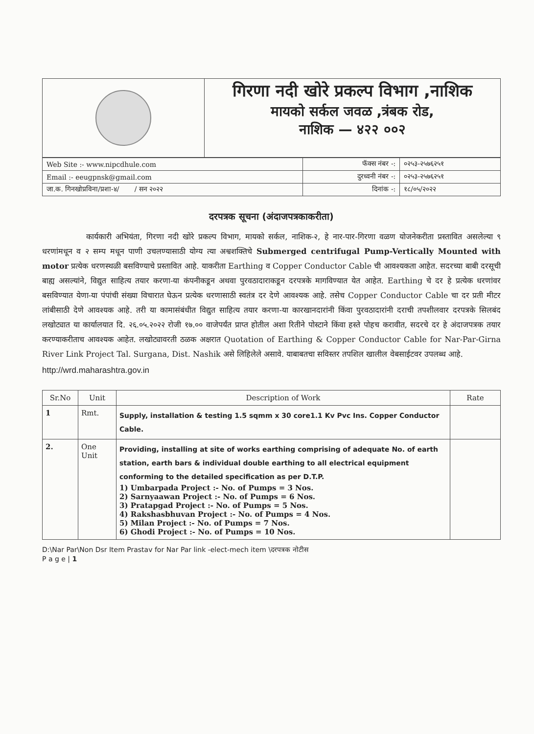गिरणा नदी खोरे प्रकल्प विभाग ,नाशिक
मायको सर्कल जवळ ,त्रंबक रोड,
नाशिक — ४२२ ००२
| Web Site :- www.nipcdhule.com | फॅक्स नंबर -: | ०२५३-२५७६२५१ |
| Email :- eeugpnsk@gmail.com | दुरध्वनी नंबर -: | ०२५३-२५७६२५१ |
| जा.क. गिनखोप्रविना/प्रशा-४/ / सन २०२२ | दिनांक -: | १८/०५/२०२२ |
दरपत्रक सूचना (अंदाजपत्रकाकरीता)
कार्यकारी अभियंता, गिरणा नदी खोरे प्रकल्प विभाग, मायको सर्कल, नाशिक-२, हे नार-पार-गिरणा वळण योजनेकरीता प्रस्तावित असलेल्या ९ धरणांमधून व २ सम्प मधून पाणी उचलण्यासाठी योग्य त्या अश्वशक्तिचे Submerged centrifugal Pump-Vertically Mounted with motor प्रत्येक धरणस्थळी बसविण्याचे प्रस्तावित आहे. याकरीता Earthing व Copper Conductor Cable ची आवश्यकता आहेत. सदरच्या बाबी दरसूची बाह्य असल्यांने, विद्युत साहित्य तयार करणा-या कंपनीकडून अथवा पुरवठादाराकडून दरपत्रके मागविण्यात येत आहेत. Earthing चे दर हे प्रत्येक धरणांवर बसविण्यात येणा-या पंपांची संख्या विचारात घेऊन प्रत्येक धरणासाठी स्वतंत्र दर देणे आवश्यक आहे. तसेच Copper Conductor Cable चा दर प्रती मीटर लांबीसाठी देणे आवश्यक आहे. तरी या कामासंबंधीत विद्युत साहित्य तयार करणा-या कारखानदारांनी किंवा पुरवठादारांनी दराची तपशीलवार दरपत्रके सिलबंद लखोट्यात या कार्यालयात दि. २६.०५.२०२२ रोजी १७.०० वाजेपर्यंत प्राप्त होतील अशा रितीने पोस्टाने किंवा हस्ते पोहच करावीत, सदरचे दर हे अंदाजपत्रक तयार करण्याकरीताच आवश्यक आहेत. लखोट्यावरती ठळक अक्षरात Quotation of Earthing & Copper Conductor Cable for Nar-Par-Girna River Link Project Tal. Surgana, Dist. Nashik असे लिहिलेले असावे. याबाबतचा सविस्तर तपशिल खालील वेबसाईटवर उपलब्ध आहे.
http://wrd.maharashtra.gov.in
| Sr.No | Unit | Description of Work | Rate |
| --- | --- | --- | --- |
| 1 | Rmt. | Supply, installation & testing 1.5 sqmm x 30 core1.1 Kv Pvc Ins. Copper Conductor Cable. | |
| 2. | One Unit | Providing, installing at site of works earthing comprising of adequate No. of earth station, earth bars & individual double earthing to all electrical equipment conforming to the detailed specification as per D.T.P. 1) Umbarpada Project :- No. of Pumps = 3 Nos. 2) Sarnyaawan Project :- No. of Pumps = 6 Nos. 3) Pratapgad Project :- No. of Pumps = 5 Nos. 4) Rakshasbhuvan Project :- No. of Pumps = 4 Nos. 5) Milan Project :- No. of Pumps = 7 Nos. 6) Ghodi Project :- No. of Pumps = 10 Nos. | |
D:\Nar Par\Non Dsr Item Prastav for Nar Par link -elect-mech item \दरपत्रक नोटीस
P a g e | 1